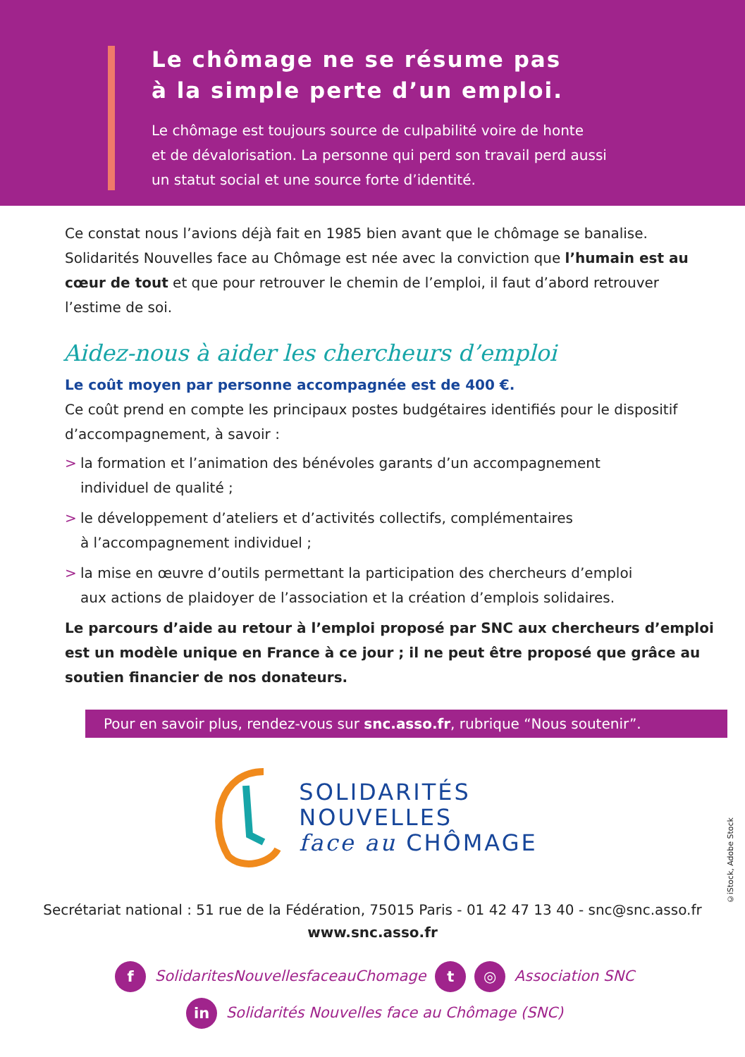Le chômage ne se résume pas
à la simple perte d’un emploi.
Le chômage est toujours source de culpabilité voire de honte
et de dévalorisation. La personne qui perd son travail perd aussi
un statut social et une source forte d’identité.
Ce constat nous l’avions déjà fait en 1985 bien avant que le chômage se banalise. Solidarités Nouvelles face au Chômage est née avec la conviction que l’humain est au cœur de tout et que pour retrouver le chemin de l’emploi, il faut d’abord retrouver l’estime de soi.
Aidez-nous à aider les chercheurs d’emploi
Le coût moyen par personne accompagnée est de 400 €.
Ce coût prend en compte les principaux postes budgétaires identifiés pour le dispositif d’accompagnement, à savoir :
> la formation et l’animation des bénévoles garants d’un accompagnement
individuel de qualité ;
> le développement d’ateliers et d’activités collectifs, complémentaires
à l’accompagnement individuel ;
> la mise en œuvre d’outils permettant la participation des chercheurs d’emploi
aux actions de plaidoyer de l’association et la création d’emplois solidaires.
Le parcours d’aide au retour à l’emploi proposé par SNC aux chercheurs d’emploi est un modèle unique en France à ce jour ; il ne peut être proposé que grâce au soutien financier de nos donateurs.
Pour en savoir plus, rendez-vous sur snc.asso.fr, rubrique “Nous soutenir”.
SOLIDARITÉS
NOUVELLES
face au CHÔMAGE
Secrétariat national : 51 rue de la Fédération, 75015 Paris - 01 42 47 13 40 - snc@snc.asso.fr
www.snc.asso.fr
f SolidaritesNouvellesfaceauChomage t ◎ Association SNC
in Solidarités Nouvelles face au Chômage (SNC)
©iStock, Adobe Stock